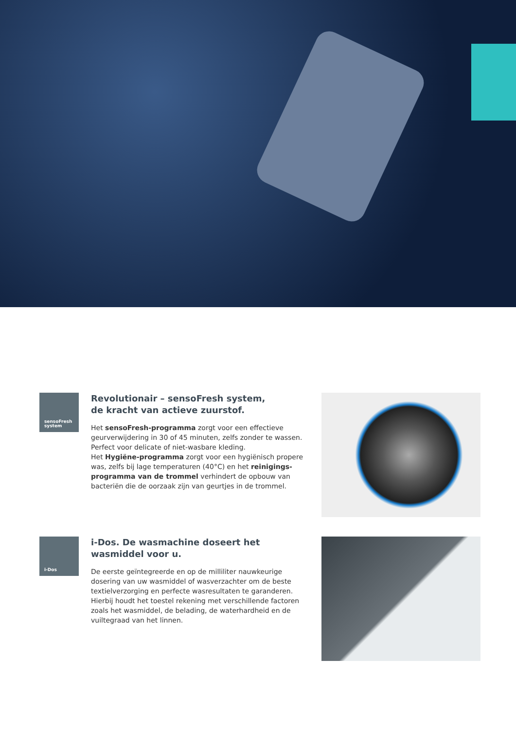sensoFresh
system
Revolutionair – sensoFresh system,
de kracht van actieve zuurstof.
Het sensoFresh-programma zorgt voor een effectieve geurverwijdering in 30 of 45 minuten, zelfs zonder te wassen. Perfect voor delicate of niet-wasbare kleding.
Het Hygiëne-programma zorgt voor een hygiënisch propere was, zelfs bij lage temperaturen (40°C) en het reinigings-programma van de trommel verhindert de opbouw van bacteriën die de oorzaak zijn van geurtjes in de trommel.
i-Dos
i-Dos. De wasmachine doseert het
wasmiddel voor u.
De eerste geïntegreerde en op de milliliter nauwkeurige dosering van uw wasmiddel of wasverzachter om de beste textielverzorging en perfecte wasresultaten te garanderen. Hierbij houdt het toestel rekening met verschillende factoren zoals het wasmiddel, de belading, de waterhardheid en de vuiltegraad van het linnen.